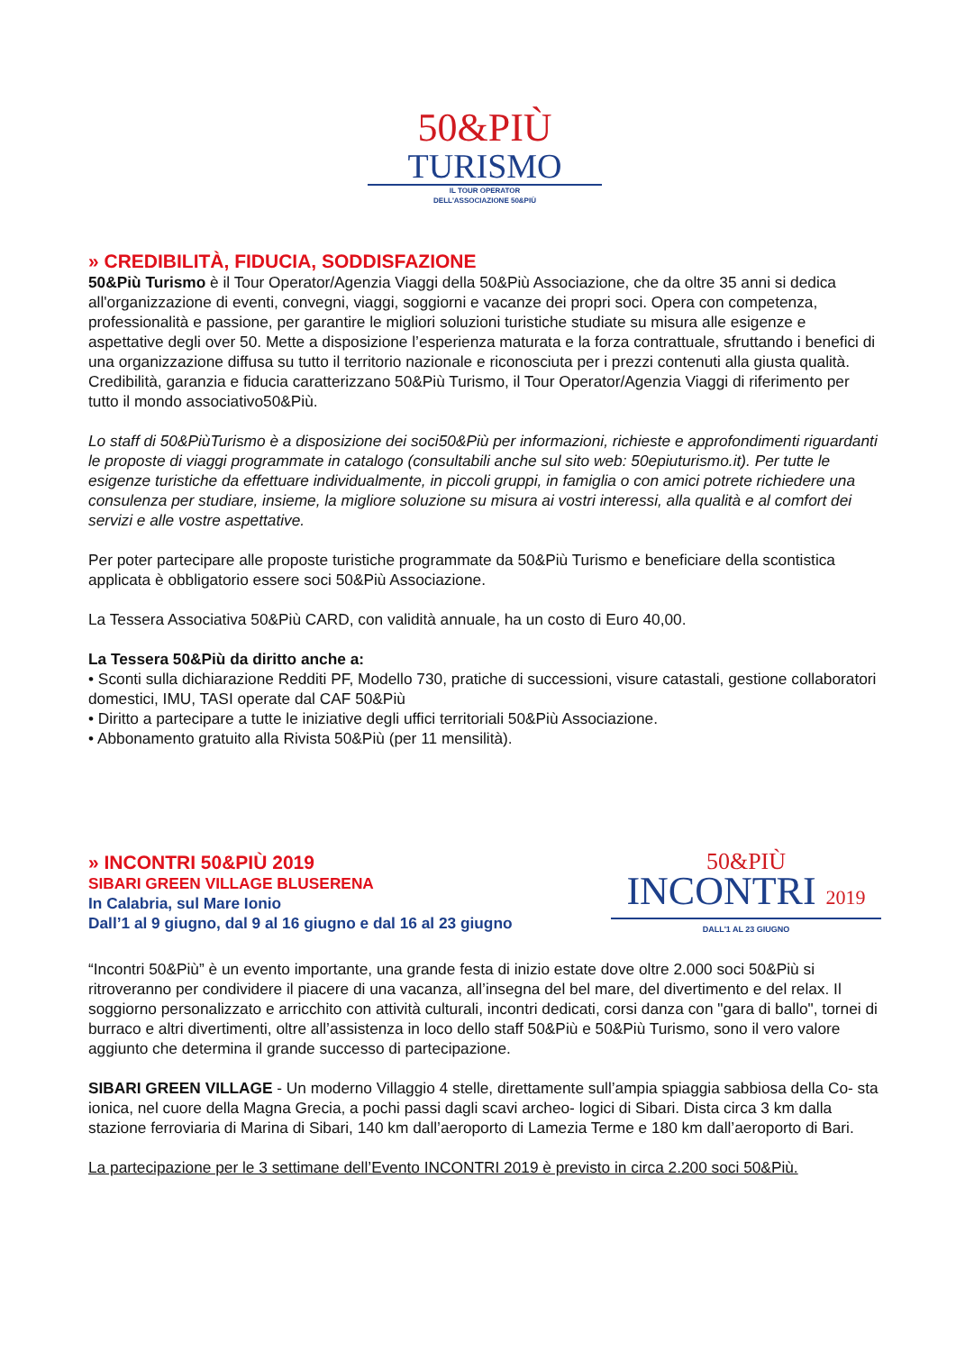50&PIÙ
TURISMO
IL TOUR OPERATOR
DELL'ASSOCIAZIONE 50&PIÙ
» CREDIBILITÀ, FIDUCIA, SODDISFAZIONE
50&Più Turismo è il Tour Operator/Agenzia Viaggi della 50&Più Associazione, che da oltre 35 anni si dedica all'organizzazione di eventi, convegni, viaggi, soggiorni e vacanze dei propri soci. Opera con competenza, professionalità e passione, per garantire le migliori soluzioni turistiche studiate su misura alle esigenze e aspettative degli over 50. Mette a disposizione l’esperienza maturata e la forza contrattuale, sfruttando i benefici di una organizzazione diffusa su tutto il territorio nazionale e riconosciuta per i prezzi contenuti alla giusta qualità. Credibilità, garanzia e fiducia caratterizzano 50&Più Turismo, il Tour Operator/Agenzia Viaggi di riferimento per tutto il mondo associativo50&Più.
Lo staff di 50&PiùTurismo è a disposizione dei soci50&Più per informazioni, richieste e approfondimenti riguardanti le proposte di viaggi programmate in catalogo (consultabili anche sul sito web: 50epiuturismo.it). Per tutte le esigenze turistiche da effettuare individualmente, in piccoli gruppi, in famiglia o con amici potrete richiedere una consulenza per studiare, insieme, la migliore soluzione su misura ai vostri interessi, alla qualità e al comfort dei servizi e alle vostre aspettative.
Per poter partecipare alle proposte turistiche programmate da 50&Più Turismo e beneficiare della scontistica applicata è obbligatorio essere soci 50&Più Associazione.
La Tessera Associativa 50&Più CARD, con validità annuale, ha un costo di Euro 40,00.
La Tessera 50&Più da diritto anche a:
• Sconti sulla dichiarazione Redditi PF, Modello 730, pratiche di successioni, visure catastali, gestione collaboratori domestici, IMU, TASI operate dal CAF 50&Più
• Diritto a partecipare a tutte le iniziative degli uffici territoriali 50&Più Associazione.
• Abbonamento gratuito alla Rivista 50&Più (per 11 mensilità).
» INCONTRI 50&PIÙ 2019
SIBARI GREEN VILLAGE BLUSERENA
In Calabria, sul Mare Ionio
Dall’1 al 9 giugno, dal 9 al 16 giugno e dal 16 al 23 giugno
50&PIÙ
INCONTRI 2019
DALL'1 AL 23 GIUGNO
“Incontri 50&Più” è un evento importante, una grande festa di inizio estate dove oltre 2.000 soci 50&Più si ritroveranno per condividere il piacere di una vacanza, all’insegna del bel mare, del divertimento e del relax. Il soggiorno personalizzato e arricchito con attività culturali, incontri dedicati, corsi danza con "gara di ballo", tornei di burraco e altri divertimenti, oltre all’assistenza in loco dello staff 50&Più e 50&Più Turismo, sono il vero valore aggiunto che determina il grande successo di partecipazione.
SIBARI GREEN VILLAGE - Un moderno Villaggio 4 stelle, direttamente sull’ampia spiaggia sabbiosa della Co- sta ionica, nel cuore della Magna Grecia, a pochi passi dagli scavi archeo- logici di Sibari. Dista circa 3 km dalla stazione ferroviaria di Marina di Sibari, 140 km dall’aeroporto di Lamezia Terme e 180 km dall’aeroporto di Bari.
La partecipazione per le 3 settimane dell’Evento INCONTRI 2019 è previsto in circa 2.200 soci 50&Più.